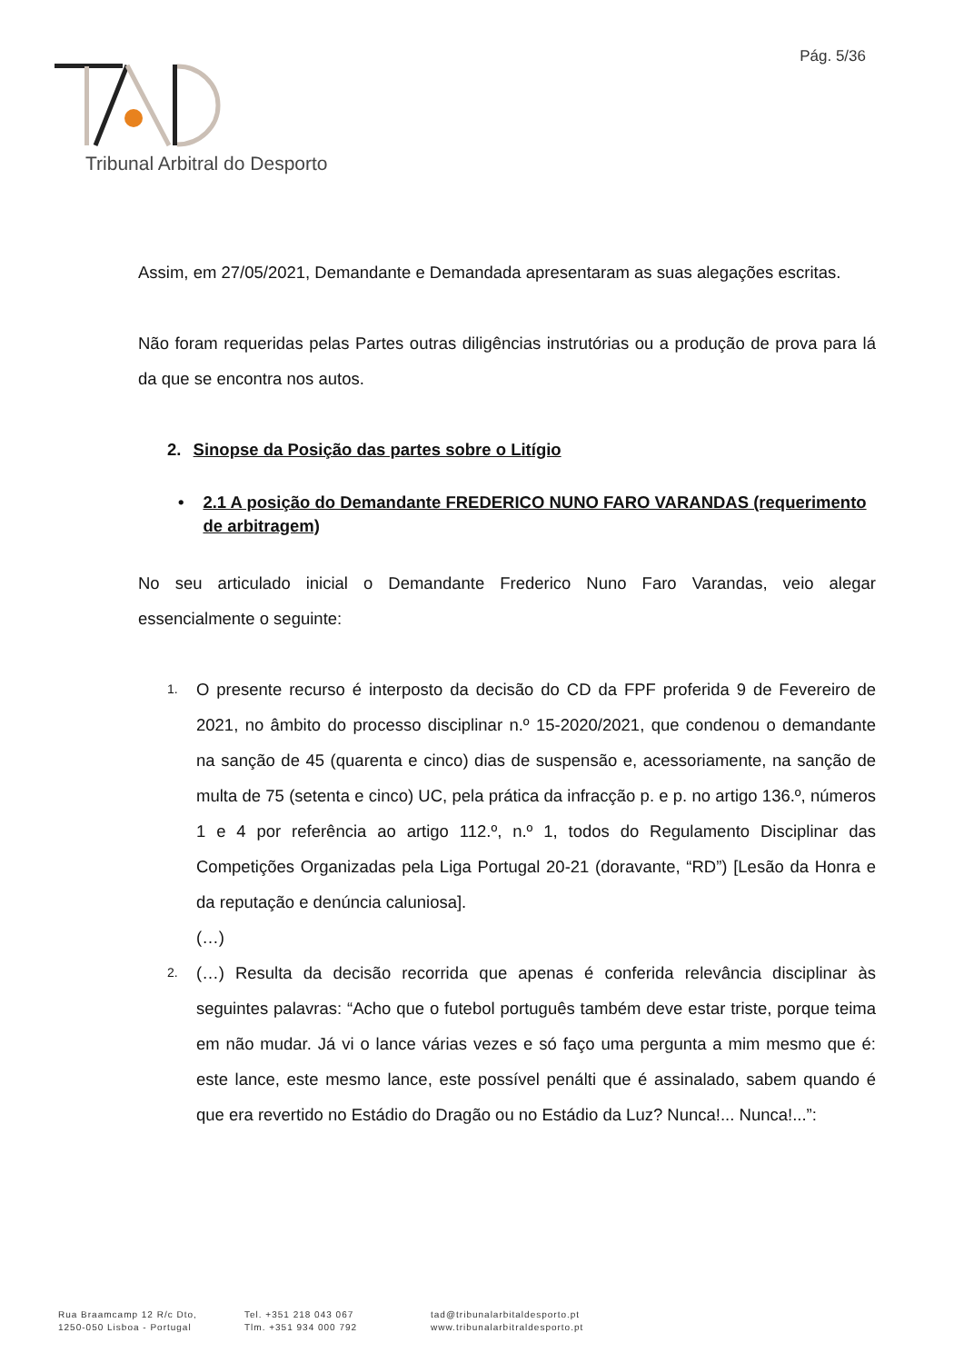Pág. 5/36
Tribunal Arbitral do Desporto
Assim, em 27/05/2021, Demandante e Demandada apresentaram as suas alegações escritas.
Não foram requeridas pelas Partes outras diligências instrutórias ou a produção de prova para lá da que se encontra nos autos.
2. Sinopse da Posição das partes sobre o Litígio
• 2.1 A posição do Demandante FREDERICO NUNO FARO VARANDAS (requerimento de arbitragem)
No seu articulado inicial o Demandante Frederico Nuno Faro Varandas, veio alegar essencialmente o seguinte:
1. O presente recurso é interposto da decisão do CD da FPF proferida 9 de Fevereiro de 2021, no âmbito do processo disciplinar n.º 15-2020/2021, que condenou o demandante na sanção de 45 (quarenta e cinco) dias de suspensão e, acessoriamente, na sanção de multa de 75 (setenta e cinco) UC, pela prática da infracção p. e p. no artigo 136.º, números 1 e 4 por referência ao artigo 112.º, n.º 1, todos do Regulamento Disciplinar das Competições Organizadas pela Liga Portugal 20-21 (doravante, “RD”) [Lesão da Honra e da reputação e denúncia caluniosa].
(…)
2. (…) Resulta da decisão recorrida que apenas é conferida relevância disciplinar às seguintes palavras: “Acho que o futebol português também deve estar triste, porque teima em não mudar. Já vi o lance várias vezes e só faço uma pergunta a mim mesmo que é: este lance, este mesmo lance, este possível penálti que é assinalado, sabem quando é que era revertido no Estádio do Dragão ou no Estádio da Luz? Nunca!... Nunca!...”:
Rua Braamcamp 12 R/c Dto,
1250-050 Lisboa - Portugal
Tel. +351 218 043 067
Tlm. +351 934 000 792
tad@tribunalarbitaldesporto.pt
www.tribunalarbitraldesporto.pt